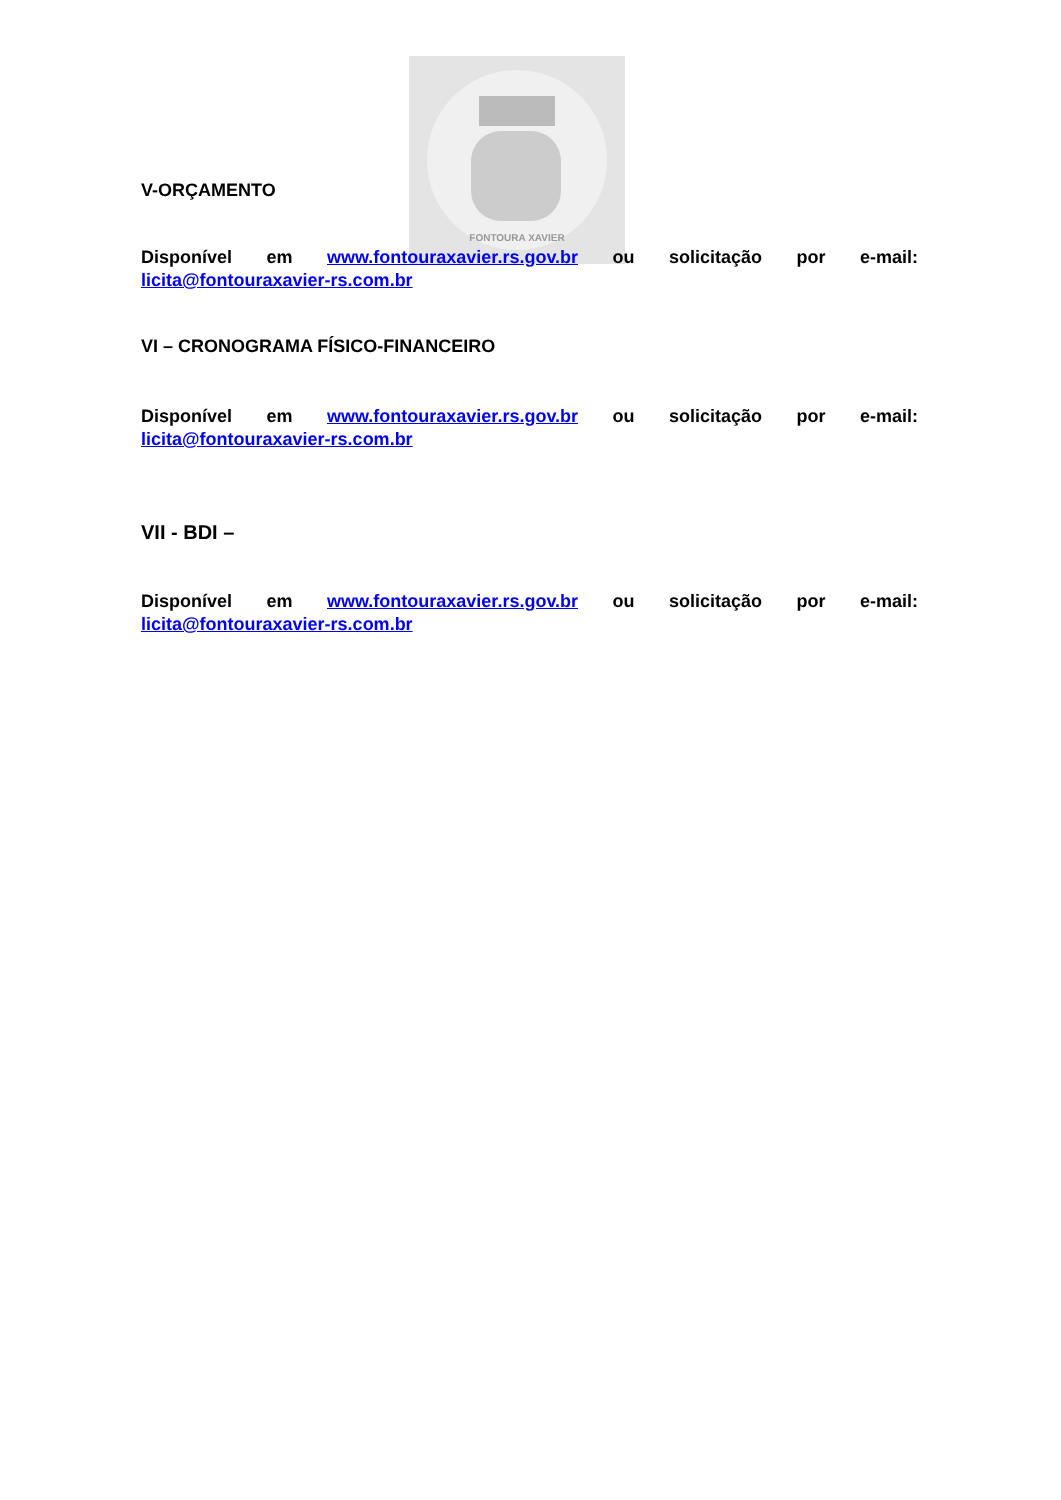FONTOURA XAVIER
V-ORÇAMENTO
Disponível em www.fontouraxavier.rs.gov.br ou solicitação por e-mail: licita@fontouraxavier-rs.com.br
VI – CRONOGRAMA FÍSICO-FINANCEIRO
Disponível em www.fontouraxavier.rs.gov.br ou solicitação por e-mail: licita@fontouraxavier-rs.com.br
VII - BDI –
Disponível em www.fontouraxavier.rs.gov.br ou solicitação por e-mail: licita@fontouraxavier-rs.com.br